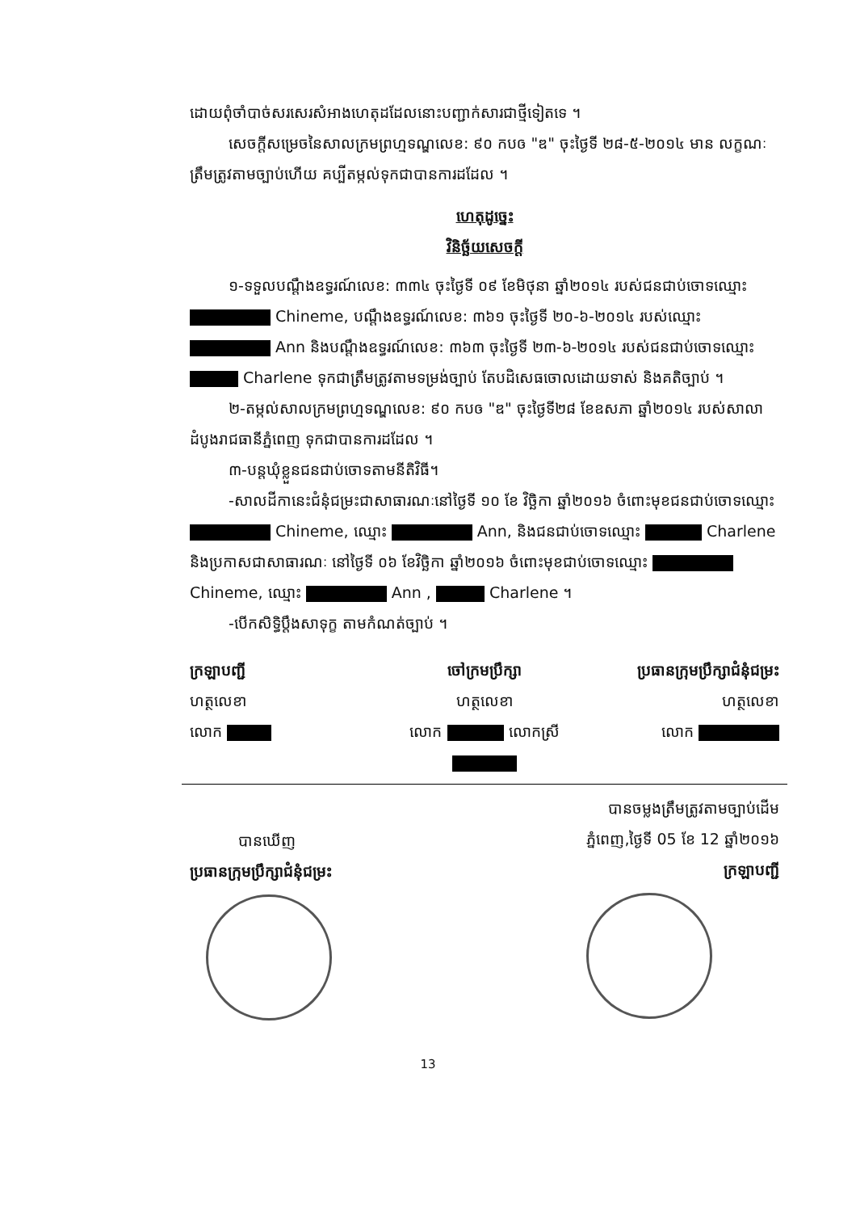ដោយពុំចាំបាច់សរសេរសំអាងហេតុដដែលនោះបញ្ជាក់សារជាថ្មីទៀតទេ ។
សេចក្តីសម្រេចនៃសាលក្រមព្រហ្មទណ្ឌលេខ: ៩០ កបឲ "ឌ" ចុះថ្ងៃទី ២៨-៥-២០១៤ មាន លក្ខណៈត្រឹមត្រូវតាមច្បាប់ហើយ គប្បីតម្កល់ទុកជាបានការដដែល ។
ហេតុដូច្នេះ
វិនិច្ឆ័យសេចក្តី
១-ទទួលបណ្តឹងឧទ្ធរណ៍លេខ: ៣៣៤ ចុះថ្ងៃទី ០៩ ខែមិថុនា ឆ្នាំ២០១៤ របស់ជនជាប់ចោទឈ្មោះ Chineme, បណ្តឹងឧទ្ធរណ៍លេខ: ៣៦១ ចុះថ្ងៃទី ២០-៦-២០១៤ របស់ឈ្មោះ Ann និងបណ្តឹងឧទ្ធរណ៍លេខ: ៣៦៣ ចុះថ្ងៃទី ២៣-៦-២០១៤ របស់ជនជាប់ចោទឈ្មោះ Charlene ទុកជាត្រឹមត្រូវតាមទម្រង់ច្បាប់ តែបដិសេធចោលដោយទាស់ និងគតិច្បាប់ ។
២-តម្កល់សាលក្រមព្រហ្មទណ្ឌលេខ: ៩០ កបឲ "ឌ" ចុះថ្ងៃទី២៨ ខែឧសភា ឆ្នាំ២០១៤ របស់សាលាដំបូងរាជធានីភ្នំពេញ ទុកជាបានការដដែល ។
៣-បន្តឃុំខ្លួនជនជាប់ចោទតាមនីតិវិធី។
-សាលដីកានេះជំនុំជម្រះជាសាធារណៈនៅថ្ងៃទី ១០ ខែ វិច្ឆិកា ឆ្នាំ២០១៦ ចំពោះមុខជនជាប់ចោទឈ្មោះ Chineme, ឈ្មោះ Ann, និងជនជាប់ចោទឈ្មោះ Charlene និងប្រកាសជាសាធារណៈ នៅថ្ងៃទី ០៦ ខែវិច្ឆិកា ឆ្នាំ២០១៦ ចំពោះមុខជាប់ចោទឈ្មោះ Chineme, ឈ្មោះ Ann , Charlene ។
-បើកសិទ្ធិប្តឹងសាទុក្ខ តាមកំណត់ច្បាប់ ។
ក្រឡាបញ្ជី
ហត្ថលេខា
លោក
ចៅក្រមប្រឹក្សា
ហត្ថលេខា
លោក លោកស្រី
ប្រធានក្រុមប្រឹក្សាជំនុំជម្រះ
ហត្ថលេខា
លោក
បានឃើញ
ប្រធានក្រុមប្រឹក្សាជំនុំជម្រះ
បានចម្លងត្រឹមត្រូវតាមច្បាប់ដើម
ភ្នំពេញ,ថ្ងៃទី 05 ខែ 12 ឆ្នាំ២០១៦
ក្រឡាបញ្ជី
13